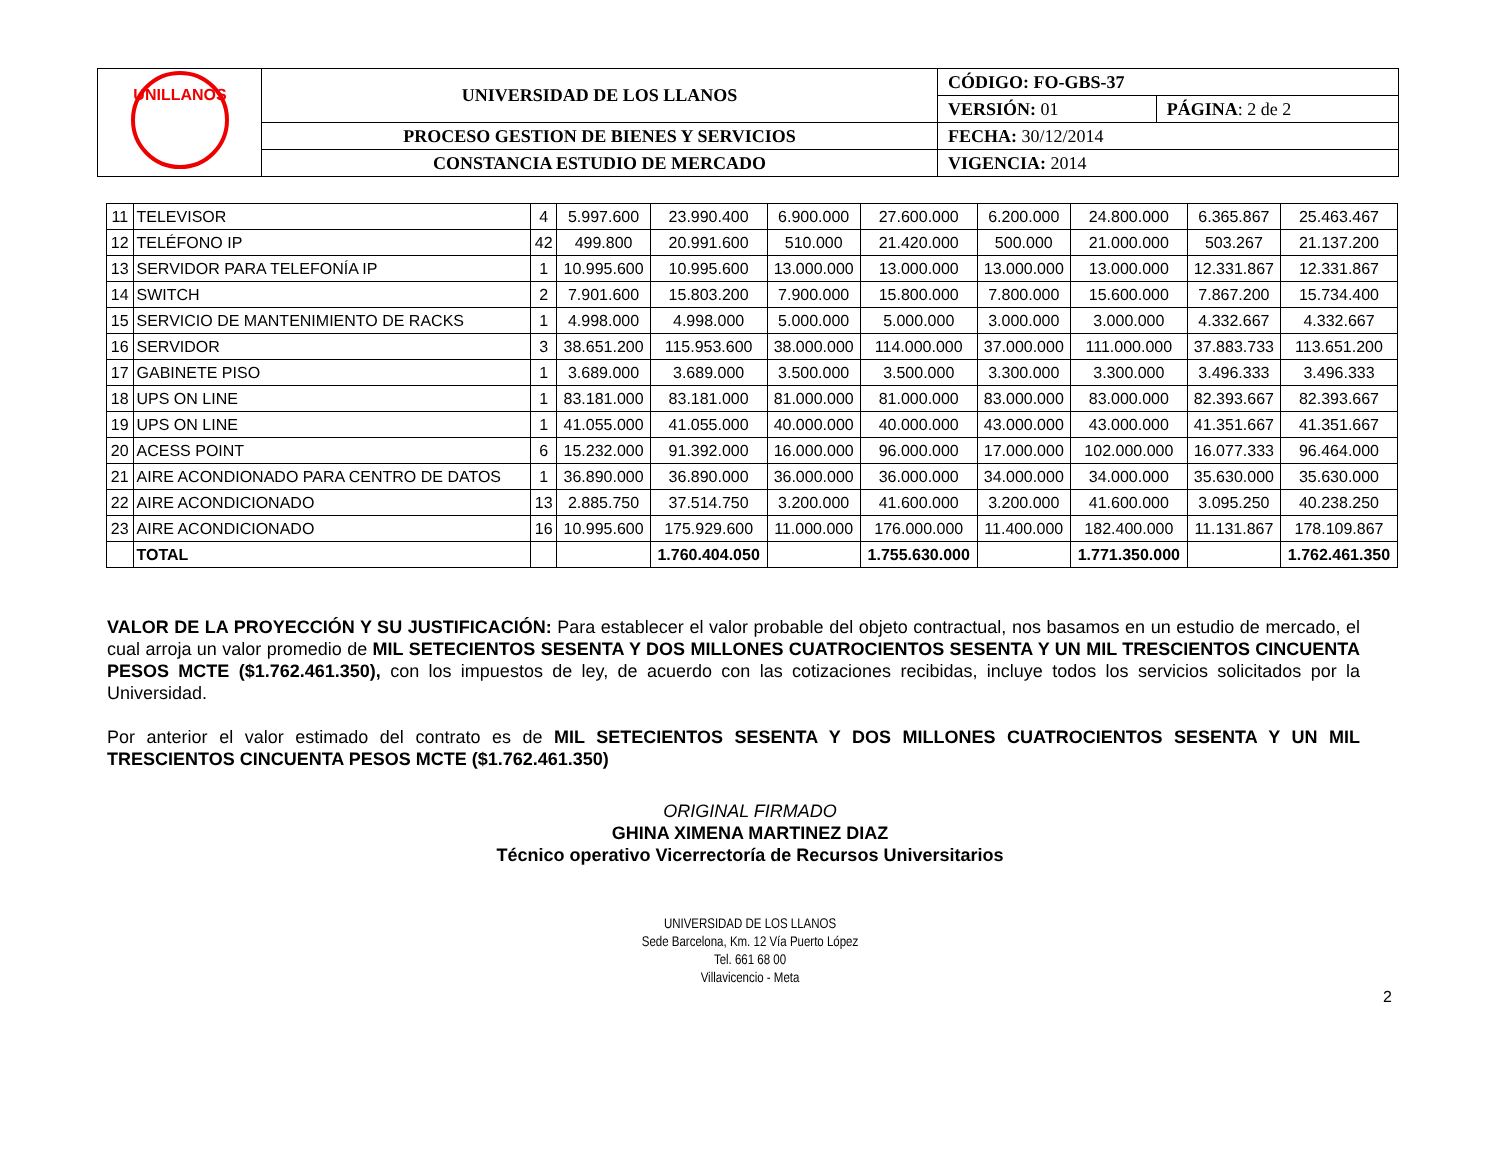| UNILLANOS | UNIVERSIDAD DE LOS LLANOS | CÓDIGO: FO-GBS-37 | |
| | | VERSIÓN: 01 | PÁGINA : 2 de 2 |
| | PROCESO GESTION DE BIENES Y SERVICIOS | FECHA: 30/12/2014 | |
| | CONSTANCIA ESTUDIO DE MERCADO | VIGENCIA: 2014 | |
| 11 | TELEVISOR | 4 | 5.997.600 | 23.990.400 | 6.900.000 | 27.600.000 | 6.200.000 | 24.800.000 | 6.365.867 | 25.463.467 |
| 12 | TELÉFONO IP | 42 | 499.800 | 20.991.600 | 510.000 | 21.420.000 | 500.000 | 21.000.000 | 503.267 | 21.137.200 |
| 13 | SERVIDOR PARA TELEFONÍA IP | 1 | 10.995.600 | 10.995.600 | 13.000.000 | 13.000.000 | 13.000.000 | 13.000.000 | 12.331.867 | 12.331.867 |
| 14 | SWITCH | 2 | 7.901.600 | 15.803.200 | 7.900.000 | 15.800.000 | 7.800.000 | 15.600.000 | 7.867.200 | 15.734.400 |
| 15 | SERVICIO DE MANTENIMIENTO DE RACKS | 1 | 4.998.000 | 4.998.000 | 5.000.000 | 5.000.000 | 3.000.000 | 3.000.000 | 4.332.667 | 4.332.667 |
| 16 | SERVIDOR | 3 | 38.651.200 | 115.953.600 | 38.000.000 | 114.000.000 | 37.000.000 | 111.000.000 | 37.883.733 | 113.651.200 |
| 17 | GABINETE PISO | 1 | 3.689.000 | 3.689.000 | 3.500.000 | 3.500.000 | 3.300.000 | 3.300.000 | 3.496.333 | 3.496.333 |
| 18 | UPS ON LINE | 1 | 83.181.000 | 83.181.000 | 81.000.000 | 81.000.000 | 83.000.000 | 83.000.000 | 82.393.667 | 82.393.667 |
| 19 | UPS ON LINE | 1 | 41.055.000 | 41.055.000 | 40.000.000 | 40.000.000 | 43.000.000 | 43.000.000 | 41.351.667 | 41.351.667 |
| 20 | ACESS POINT | 6 | 15.232.000 | 91.392.000 | 16.000.000 | 96.000.000 | 17.000.000 | 102.000.000 | 16.077.333 | 96.464.000 |
| 21 | AIRE ACONDIONADO PARA CENTRO DE DATOS | 1 | 36.890.000 | 36.890.000 | 36.000.000 | 36.000.000 | 34.000.000 | 34.000.000 | 35.630.000 | 35.630.000 |
| 22 | AIRE ACONDICIONADO | 13 | 2.885.750 | 37.514.750 | 3.200.000 | 41.600.000 | 3.200.000 | 41.600.000 | 3.095.250 | 40.238.250 |
| 23 | AIRE ACONDICIONADO | 16 | 10.995.600 | 175.929.600 | 11.000.000 | 176.000.000 | 11.400.000 | 182.400.000 | 11.131.867 | 178.109.867 |
| | TOTAL | | | 1.760.404.050 | | 1.755.630.000 | | 1.771.350.000 | | 1.762.461.350 |
VALOR DE LA PROYECCIÓN Y SU JUSTIFICACIÓN: Para establecer el valor probable del objeto contractual, nos basamos en un estudio de mercado, el cual arroja un valor promedio de MIL SETECIENTOS SESENTA Y DOS MILLONES CUATROCIENTOS SESENTA Y UN MIL TRESCIENTOS CINCUENTA PESOS MCTE ($1.762.461.350), con los impuestos de ley, de acuerdo con las cotizaciones recibidas, incluye todos los servicios solicitados por la Universidad.
Por anterior el valor estimado del contrato es de MIL SETECIENTOS SESENTA Y DOS MILLONES CUATROCIENTOS SESENTA Y UN MIL TRESCIENTOS CINCUENTA PESOS MCTE ($1.762.461.350)
ORIGINAL FIRMADO
GHINA XIMENA MARTINEZ DIAZ
Técnico operativo Vicerrectoría de Recursos Universitarios
UNIVERSIDAD DE LOS LLANOS
Sede Barcelona, Km. 12 Vía Puerto López
Tel. 661 68 00
Villavicencio - Meta
2